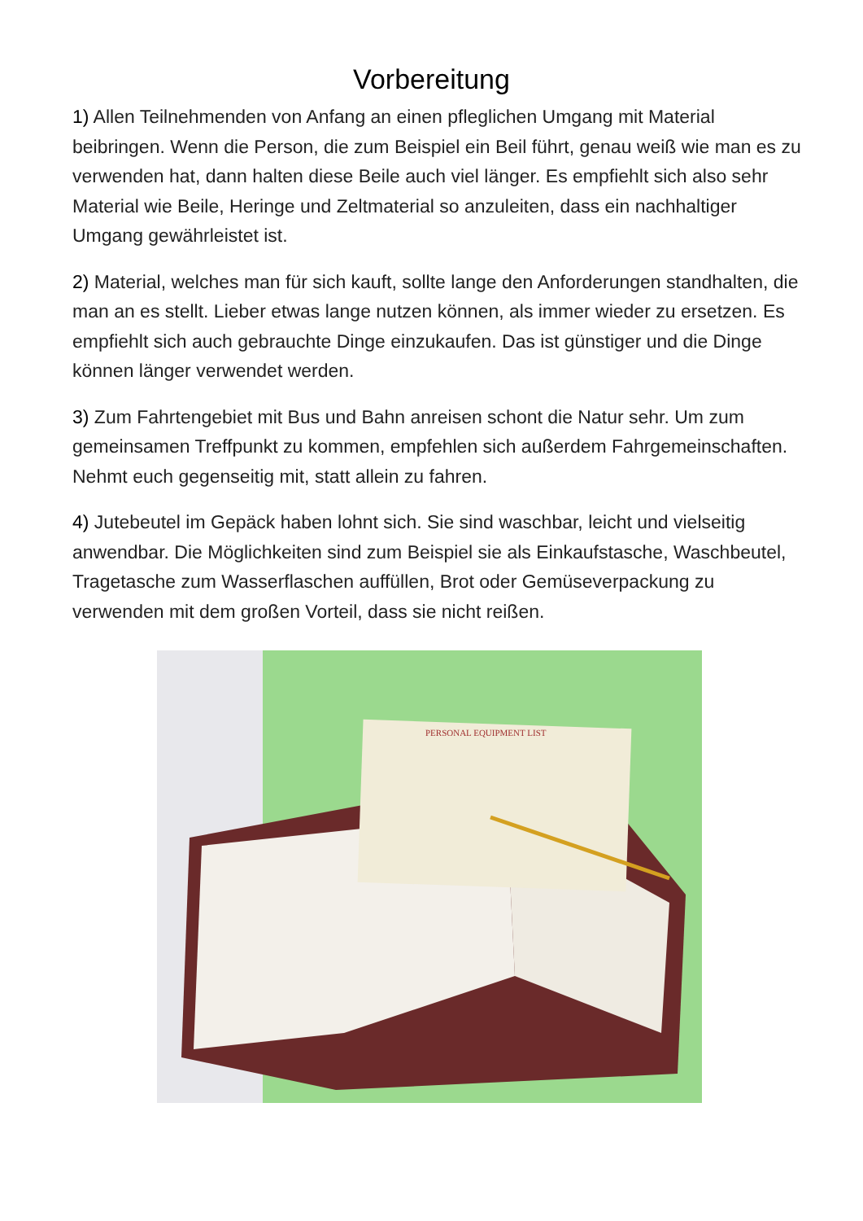Vorbereitung
1) Allen Teilnehmenden von Anfang an einen pfleglichen Umgang mit Material beibringen. Wenn die Person, die zum Beispiel ein Beil führt, genau weiß wie man es zu verwenden hat, dann halten diese Beile auch viel länger. Es empfiehlt sich also sehr Material wie Beile, Heringe und Zeltmaterial so anzuleiten, dass ein nachhaltiger Umgang gewährleistet ist.
2) Material, welches man für sich kauft, sollte lange den Anforderungen standhalten, die man an es stellt. Lieber etwas lange nutzen können, als immer wieder zu ersetzen. Es empfiehlt sich auch gebrauchte Dinge einzukaufen. Das ist günstiger und die Dinge können länger verwendet werden.
3) Zum Fahrtengebiet mit Bus und Bahn anreisen schont die Natur sehr. Um zum gemeinsamen Treffpunkt zu kommen, empfehlen sich außerdem Fahrgemeinschaften. Nehmt euch gegenseitig mit, statt allein zu fahren.
4) Jutebeutel im Gepäck haben lohnt sich. Sie sind waschbar, leicht und vielseitig anwendbar. Die Möglichkeiten sind zum Beispiel sie als Einkaufstasche, Waschbeutel, Tragetasche zum Wasserflaschen auffüllen, Brot oder Gemüseverpackung zu verwenden mit dem großen Vorteil, dass sie nicht reißen.
PERSONAL EQUIPMENT LIST